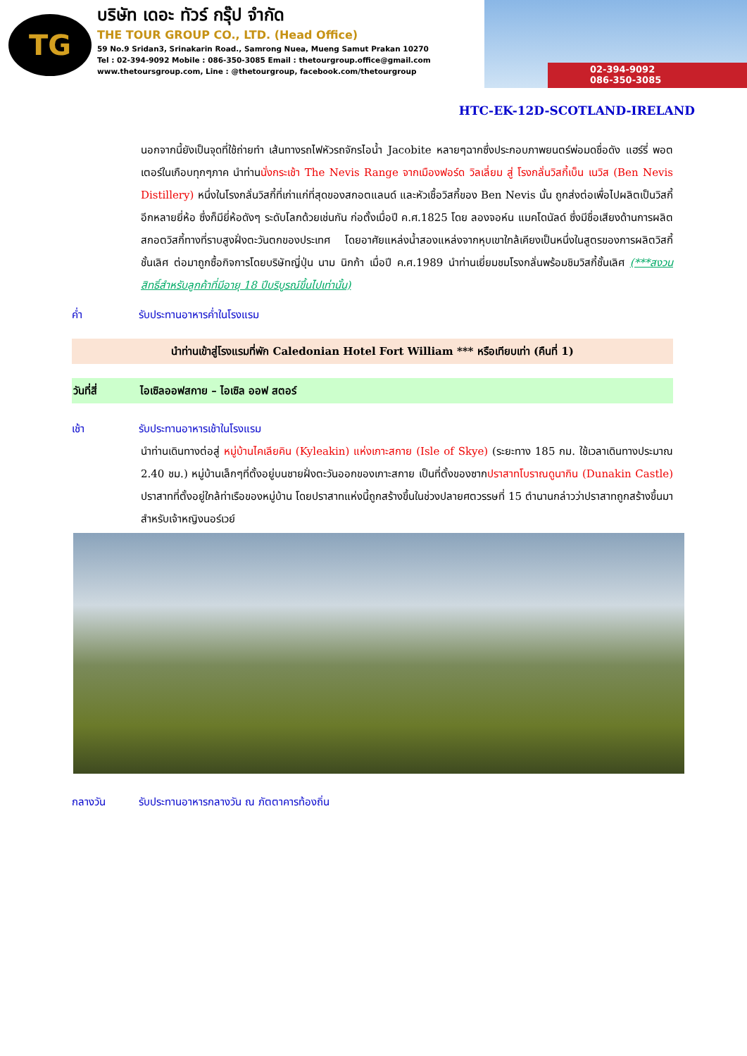TG
บริษัท เดอะ ทัวร์ กรุ๊ป จำกัด
THE TOUR GROUP CO., LTD. (Head Office)
59 No.9 Sridan3, Srinakarin Road., Samrong Nuea, Mueng Samut Prakan 10270
Tel : 02-394-9092 Mobile : 086-350-3085 Email : thetourgroup.office@gmail.com
www.thetoursgroup.com, Line : @thetourgroup, facebook.com/thetourgroup
02-394-9092
086-350-3085
HTC-EK-12D-SCOTLAND-IRELAND
นอกจากนี้ยังเป็นจุดที่ใช้ถ่ายทำ เส้นทางรถไฟหัวรถจักรไอน้ำ Jacobite หลายๆฉากซึ่งประกอบภาพยนตร์พ่อมดชื่อดัง แฮร์รี่ พอตเตอร์ในเกือบทุกๆภาค นำท่านนั่งกระเช้า The Nevis Range จากเมืองฟอร์ด วิลเลี่ยม สู่ โรงกลั่นวิสกี้เบ็น เนวิส (Ben Nevis Distillery) หนึ่งในโรงกลั่นวิสกี้ที่เก่าแก่ที่สุดของสกอตแลนด์ และหัวเชื้อวิสกี้ของ Ben Nevis นั้น ถูกส่งต่อเพื่อไปผลิตเป็นวิสกี้อีกหลายยี่ห้อ ซึ่งก็มียี่ห้อดังๆ ระดับโลกด้วยเช่นกัน ก่อตั้งเมื่อปี ค.ศ.1825 โดย ลองจอห์น แมคโดนัลด์ ซึ่งมีชื่อเสียงด้านการผลิตสกอตวิสกี้ทางที่ราบสูงฝั่งตะวันตกของประเทศ โดยอาศัยแหล่งน้ำสองแหล่งจากหุบเขาใกล้เคียงเป็นหนึ่งในสูตรของการผลิตวิสกี้ชั้นเลิศ ต่อมาถูกซื้อกิจการโดยบริษัทญี่ปุ่น นาม นิกก้า เมื่อปี ค.ศ.1989 นำท่านเยี่ยมชมโรงกลั่นพร้อมชิมวิสกี้ชั้นเลิศ (***สงวนสิทธิ์สำหรับลูกค้าที่มีอายุ 18 ปีบริบูรณ์ขึ้นไปเท่านั้น)
ค่ำ รับประทานอาหารค่ำในโรงแรม
นำท่านเข้าสู่โรงแรมที่พัก Caledonian Hotel Fort William *** หรือเทียบเท่า (คืนที่ 1)
วันที่สี่ ไอเซิลออฟสกาย – ไอเซิล ออฟ สตอร์
เช้า รับประทานอาหารเช้าในโรงแรม
นำท่านเดินทางต่อสู่ หมู่บ้านไคเลียคิน (Kyleakin) แห่งเกาะสกาย (Isle of Skye) (ระยะทาง 185 กม. ใช้เวลาเดินทางประมาณ 2.40 ชม.) หมู่บ้านเล็กๆที่ตั้งอยู่บนชายฝั่งตะวันออกของเกาะสกาย เป็นที่ตั้งของซากปราสาทโบราณดูนากิน (Dunakin Castle) ปราสาทที่ตั้งอยู่ใกล้ท่าเรือของหมู่บ้าน โดยปราสาทแห่งนี้ถูกสร้างขึ้นในช่วงปลายศตวรรษที่ 15 ตำนานกล่าวว่าปราสาทถูกสร้างขึ้นมาสำหรับเจ้าหญิงนอร์เวย์
กลางวัน รับประทานอาหารกลางวัน ณ ภัตตาคารท้องถิ่น